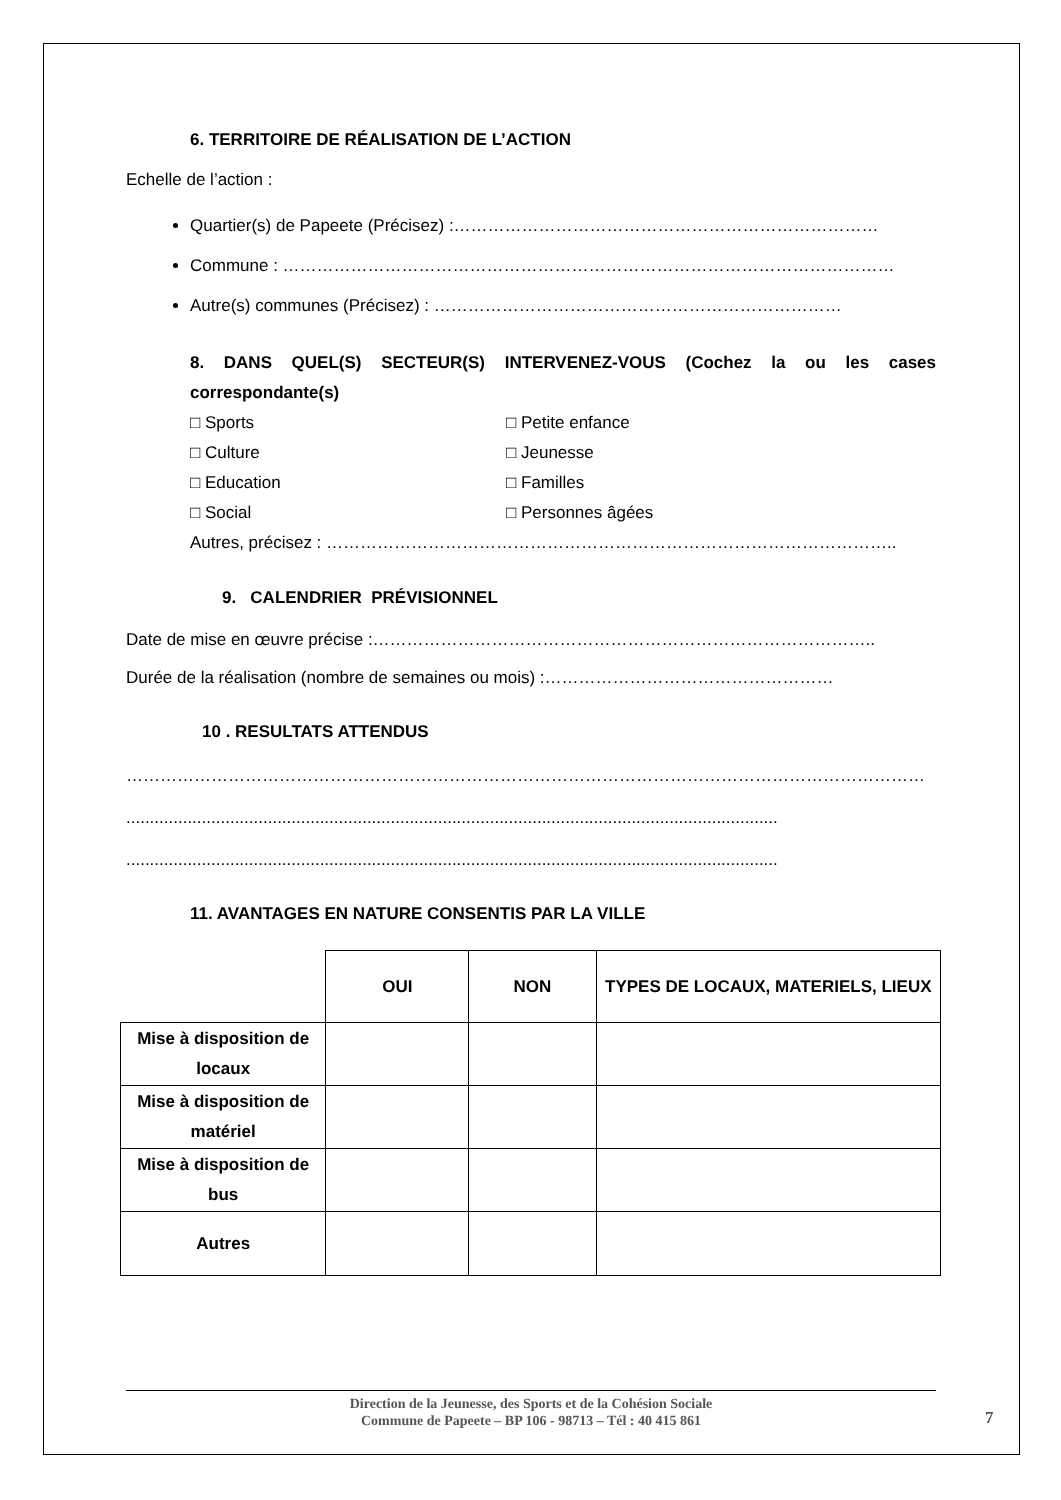6. TERRITOIRE DE RÉALISATION DE L’ACTION
Echelle de l’action :
Quartier(s) de Papeete (Précisez) :…………………………………………………………………
Commune : ………………………………………………………………………………………………
Autre(s) communes (Précisez) : ………………………………………………………………
8. DANS QUEL(S) SECTEUR(S) INTERVENEZ-VOUS (Cochez la ou les cases correspondante(s)
□ Sports □ Petite enfance □ Culture □ Jeunesse □ Education □ Familles □ Social □ Personnes âgées
Autres, précisez : ………………………………………………………………………………………..
9. CALENDRIER PRÉVISIONNEL
Date de mise en œuvre précise :……………………………………………………………………………..
Durée de la réalisation (nombre de semaines ou mois) :……………………………………………
10 . RESULTATS ATTENDUS
……………………………………………………………………………………………………………………………
..........................................................................................................................................
..........................................................................................................................................
11. AVANTAGES EN NATURE CONSENTIS PAR LA VILLE
| | OUI | NON | TYPES DE LOCAUX, MATERIELS, LIEUX |
| --- | --- | --- | --- |
| Mise à disposition de locaux | | | |
| Mise à disposition de matériel | | | |
| Mise à disposition de bus | | | |
| Autres | | | |
Direction de la Jeunesse, des Sports et de la Cohésion Sociale
Commune de Papeete – BP 106 - 98713 – Tél : 40 415 861
7